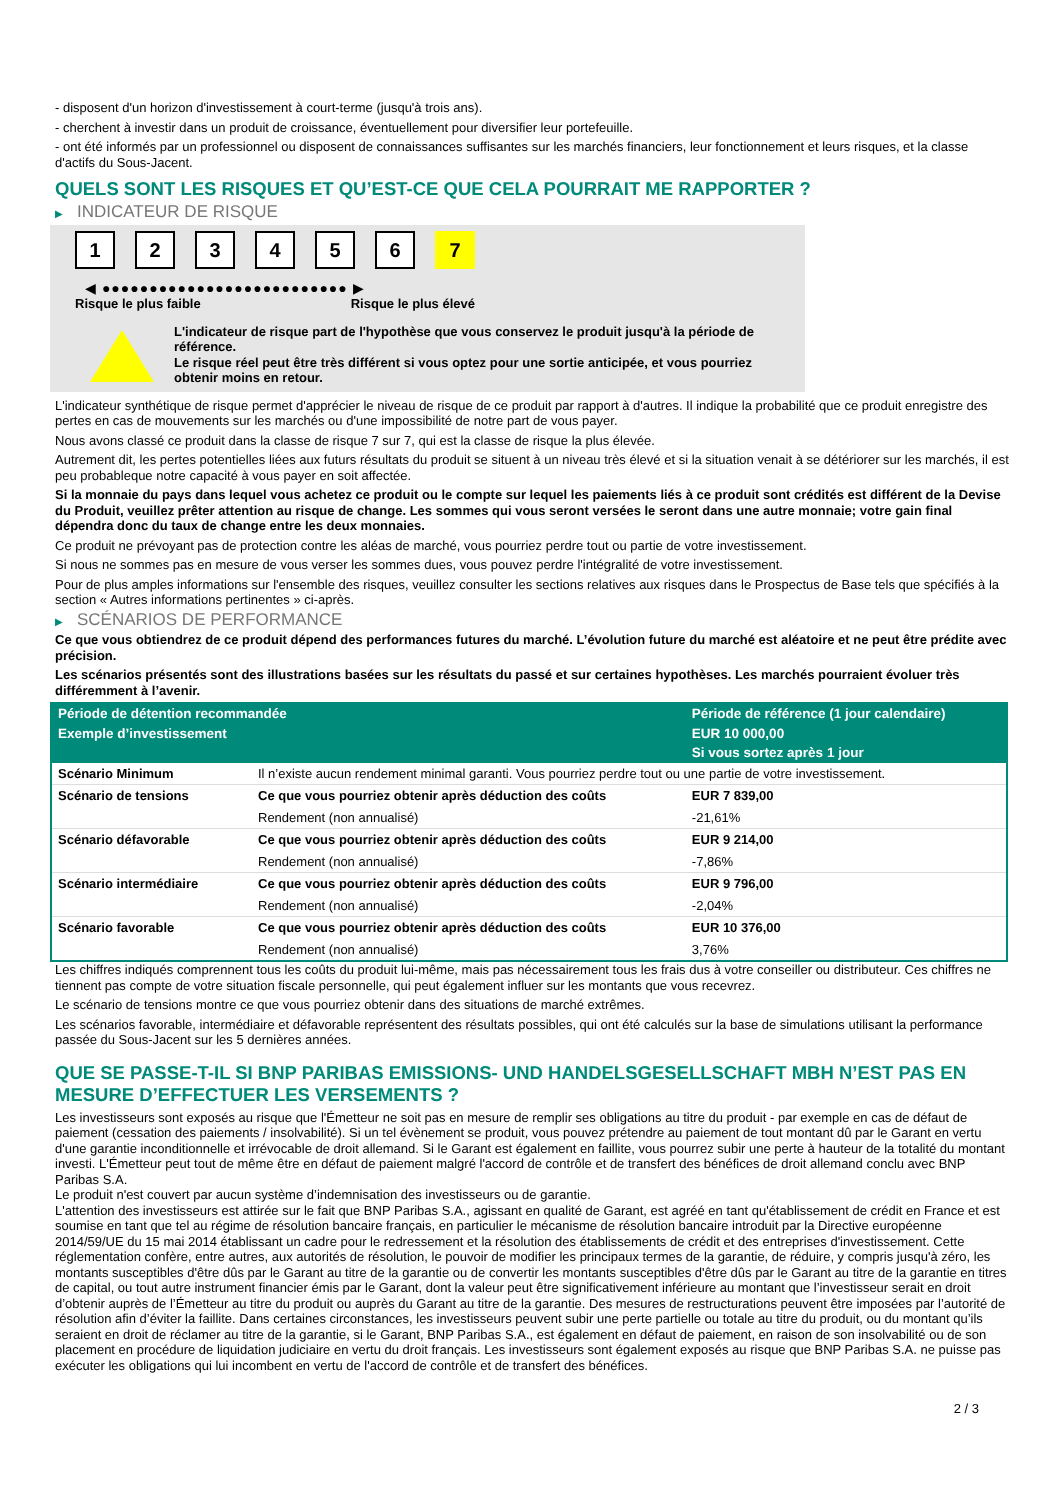- disposent d'un horizon d'investissement à court-terme (jusqu'à trois ans).
- cherchent à investir dans un produit de croissance, éventuellement pour diversifier leur portefeuille.
- ont été informés par un professionnel ou disposent de connaissances suffisantes sur les marchés financiers, leur fonctionnement et leurs risques, et la classe d'actifs du Sous-Jacent.
QUELS SONT LES RISQUES ET QU’EST-CE QUE CELA POURRAIT ME RAPPORTER ?
▶ INDICATEUR DE RISQUE
123456 7
◀ ●●●●●●●●●●●●●●●●●●●●●●●●●● ▶
Risque le plus faible Risque le plus élevé
L'indicateur de risque part de l'hypothèse que vous conservez le produit jusqu'à la période de référence.
Le risque réel peut être très différent si vous optez pour une sortie anticipée, et vous pourriez obtenir moins en retour.
L'indicateur synthétique de risque permet d'apprécier le niveau de risque de ce produit par rapport à d'autres. Il indique la probabilité que ce produit enregistre des pertes en cas de mouvements sur les marchés ou d'une impossibilité de notre part de vous payer.
Nous avons classé ce produit dans la classe de risque 7 sur 7, qui est la classe de risque la plus élevée.
Autrement dit, les pertes potentielles liées aux futurs résultats du produit se situent à un niveau très élevé et si la situation venait à se détériorer sur les marchés, il est peu probableque notre capacité à vous payer en soit affectée.
Si la monnaie du pays dans lequel vous achetez ce produit ou le compte sur lequel les paiements liés à ce produit sont crédités est différent de la Devise du Produit, veuillez prêter attention au risque de change. Les sommes qui vous seront versées le seront dans une autre monnaie; votre gain final dépendra donc du taux de change entre les deux monnaies.
Ce produit ne prévoyant pas de protection contre les aléas de marché, vous pourriez perdre tout ou partie de votre investissement.
Si nous ne sommes pas en mesure de vous verser les sommes dues, vous pouvez perdre l'intégralité de votre investissement.
Pour de plus amples informations sur l'ensemble des risques, veuillez consulter les sections relatives aux risques dans le Prospectus de Base tels que spécifiés à la section « Autres informations pertinentes » ci-après.
▶ SCÉNARIOS DE PERFORMANCE
Ce que vous obtiendrez de ce produit dépend des performances futures du marché. L’évolution future du marché est aléatoire et ne peut être prédite avec précision.
Les scénarios présentés sont des illustrations basées sur les résultats du passé et sur certaines hypothèses. Les marchés pourraient évoluer très différemment à l’avenir.
| Période de détention recommandée | | Période de référence (1 jour calendaire) |
| --- | --- | --- |
| Exemple d’investissement | | EUR 10 000,00 |
| | | Si vous sortez après 1 jour |
| Scénario Minimum | Il n’existe aucun rendement minimal garanti. Vous pourriez perdre tout ou une partie de votre investissement. | |
| Scénario de tensions | Ce que vous pourriez obtenir après déduction des coûts | EUR 7 839,00 |
| | Rendement (non annualisé) | -21,61% |
| Scénario défavorable | Ce que vous pourriez obtenir après déduction des coûts | EUR 9 214,00 |
| | Rendement (non annualisé) | -7,86% |
| Scénario intermédiaire | Ce que vous pourriez obtenir après déduction des coûts | EUR 9 796,00 |
| | Rendement (non annualisé) | -2,04% |
| Scénario favorable | Ce que vous pourriez obtenir après déduction des coûts | EUR 10 376,00 |
| | Rendement (non annualisé) | 3,76% |
Les chiffres indiqués comprennent tous les coûts du produit lui-même, mais pas nécessairement tous les frais dus à votre conseiller ou distributeur. Ces chiffres ne tiennent pas compte de votre situation fiscale personnelle, qui peut également influer sur les montants que vous recevrez.
Le scénario de tensions montre ce que vous pourriez obtenir dans des situations de marché extrêmes.
Les scénarios favorable, intermédiaire et défavorable représentent des résultats possibles, qui ont été calculés sur la base de simulations utilisant la performance passée du Sous-Jacent sur les 5 dernières années.
QUE SE PASSE-T-IL SI BNP PARIBAS EMISSIONS- UND HANDELSGESELLSCHAFT MBH N’EST PAS EN MESURE D’EFFECTUER LES VERSEMENTS ?
Les investisseurs sont exposés au risque que l'Émetteur ne soit pas en mesure de remplir ses obligations au titre du produit - par exemple en cas de défaut de paiement (cessation des paiements / insolvabilité). Si un tel évènement se produit, vous pouvez prétendre au paiement de tout montant dû par le Garant en vertu d'une garantie inconditionnelle et irrévocable de droit allemand. Si le Garant est également en faillite, vous pourrez subir une perte à hauteur de la totalité du montant investi. L'Émetteur peut tout de même être en défaut de paiement malgré l'accord de contrôle et de transfert des bénéfices de droit allemand conclu avec BNP Paribas S.A.
Le produit n'est couvert par aucun système d’indemnisation des investisseurs ou de garantie.
L'attention des investisseurs est attirée sur le fait que BNP Paribas S.A., agissant en qualité de Garant, est agréé en tant qu'établissement de crédit en France et est soumise en tant que tel au régime de résolution bancaire français, en particulier le mécanisme de résolution bancaire introduit par la Directive européenne 2014/59/UE du 15 mai 2014 établissant un cadre pour le redressement et la résolution des établissements de crédit et des entreprises d'investissement. Cette réglementation confère, entre autres, aux autorités de résolution, le pouvoir de modifier les principaux termes de la garantie, de réduire, y compris jusqu'à zéro, les montants susceptibles d'être dûs par le Garant au titre de la garantie ou de convertir les montants susceptibles d'être dûs par le Garant au titre de la garantie en titres de capital, ou tout autre instrument financier émis par le Garant, dont la valeur peut être significativement inférieure au montant que l’investisseur serait en droit d’obtenir auprès de l’Émetteur au titre du produit ou auprès du Garant au titre de la garantie. Des mesures de restructurations peuvent être imposées par l’autorité de résolution afin d’éviter la faillite. Dans certaines circonstances, les investisseurs peuvent subir une perte partielle ou totale au titre du produit, ou du montant qu’ils seraient en droit de réclamer au titre de la garantie, si le Garant, BNP Paribas S.A., est également en défaut de paiement, en raison de son insolvabilité ou de son placement en procédure de liquidation judiciaire en vertu du droit français. Les investisseurs sont également exposés au risque que BNP Paribas S.A. ne puisse pas exécuter les obligations qui lui incombent en vertu de l'accord de contrôle et de transfert des bénéfices.
2 / 3